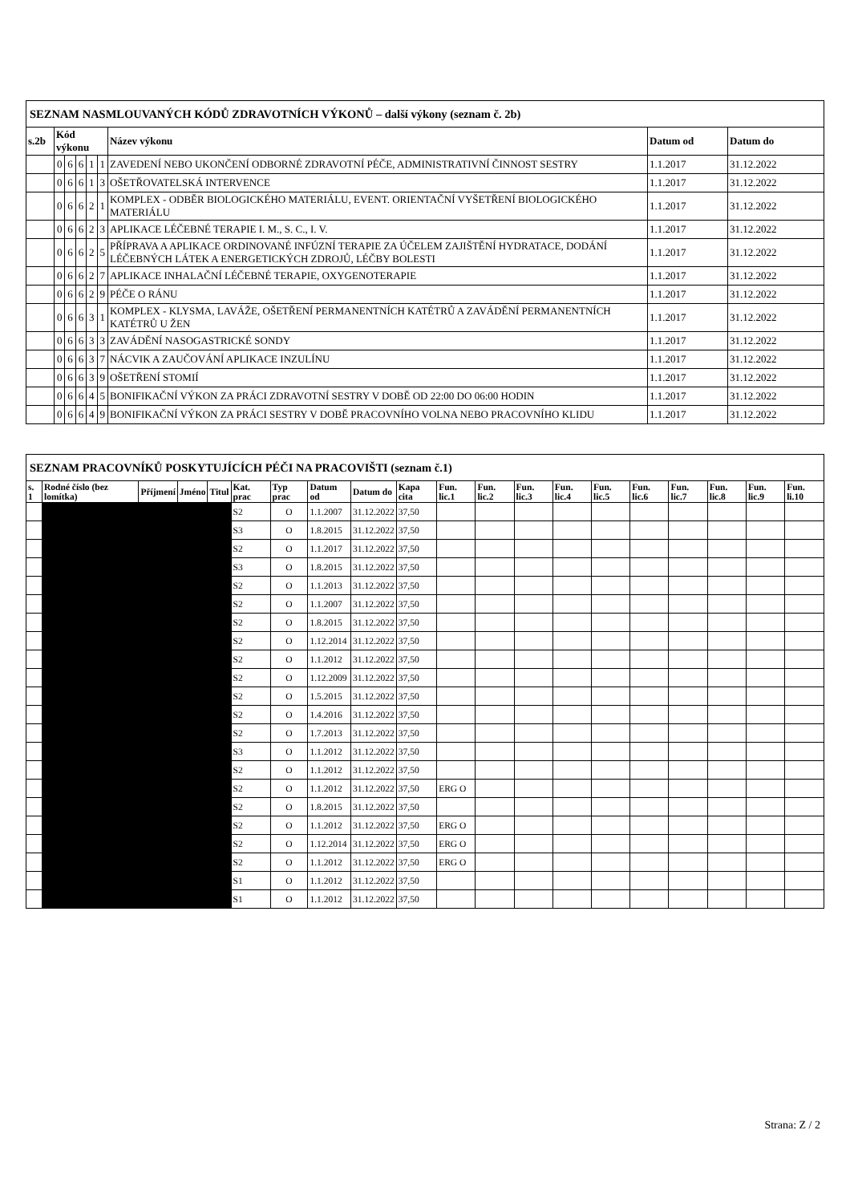| SEZNAM NASMLOUVANÝCH KÓDŮ ZDRAVOTNÍCH VÝKONŮ – další výkony (seznam č. 2b) | | | | | | | | |
| s.2b | Kód výkonu | | | | | Název výkonu | Datum od | Datum do |
| | 0 | 6 | 6 | 1 | 1 | ZAVEDENÍ NEBO UKONČENÍ ODBORNÉ ZDRAVOTNÍ PÉČE, ADMINISTRATIVNÍ ČINNOST SESTRY | 1.1.2017 | 31.12.2022 |
| | 0 | 6 | 6 | 1 | 3 | OŠETŘOVATELSKÁ INTERVENCE | 1.1.2017 | 31.12.2022 |
| | 0 | 6 | 6 | 2 | 1 | KOMPLEX - ODBĚR BIOLOGICKÉHO MATERIÁLU, EVENT. ORIENTAČNÍ VYŠETŘENÍ BIOLOGICKÉHO MATERIÁLU | 1.1.2017 | 31.12.2022 |
| | 0 | 6 | 6 | 2 | 3 | APLIKACE LÉČEBNÉ TERAPIE I. M., S. C., I. V. | 1.1.2017 | 31.12.2022 |
| | 0 | 6 | 6 | 2 | 5 | PŘÍPRAVA A APLIKACE ORDINOVANÉ INFÚZNÍ TERAPIE ZA ÚČELEM ZAJIŠTĚNÍ HYDRATACE, DODÁNÍ LÉČEBNÝCH LÁTEK A ENERGETICKÝCH ZDROJŮ, LÉČBY BOLESTI | 1.1.2017 | 31.12.2022 |
| | 0 | 6 | 6 | 2 | 7 | APLIKACE INHALAČNÍ LÉČEBNÉ TERAPIE, OXYGENOTERAPIE | 1.1.2017 | 31.12.2022 |
| | 0 | 6 | 6 | 2 | 9 | PÉČE O RÁNU | 1.1.2017 | 31.12.2022 |
| | 0 | 6 | 6 | 3 | 1 | KOMPLEX - KLYSMA, LAVÁŽE, OŠETŘENÍ PERMANENTNÍCH KATÉTRŮ A ZAVÁDĚNÍ PERMANENTNÍCH KATÉTRŮ U ŽEN | 1.1.2017 | 31.12.2022 |
| | 0 | 6 | 6 | 3 | 3 | ZAVÁDĚNÍ NASOGASTRICKÉ SONDY | 1.1.2017 | 31.12.2022 |
| | 0 | 6 | 6 | 3 | 7 | NÁCVIK A ZAUČOVÁNÍ APLIKACE INZULÍNU | 1.1.2017 | 31.12.2022 |
| | 0 | 6 | 6 | 3 | 9 | OŠETŘENÍ STOMIÍ | 1.1.2017 | 31.12.2022 |
| | 0 | 6 | 6 | 4 | 5 | BONIFIKAČNÍ VÝKON ZA PRÁCI ZDRAVOTNÍ SESTRY V DOBĚ OD 22:00 DO 06:00 HODIN | 1.1.2017 | 31.12.2022 |
| | 0 | 6 | 6 | 4 | 9 | BONIFIKAČNÍ VÝKON ZA PRÁCI SESTRY V DOBĚ PRACOVNÍHO VOLNA NEBO PRACOVNÍHO KLIDU | 1.1.2017 | 31.12.2022 |
| SEZNAM PRACOVNÍKŮ POSKYTUJÍCÍCH PÉČI NA PRACOVIŠTI (seznam č.1) | | | | | | | | | | | | | | | | | | | |
| s. 1 | Rodné číslo (bez lomítka) | Příjmení | Jméno | Titul | Kat. prac | Typ prac | Datum od | Datum do | Kapa cita | Fun. lic.1 | Fun. lic.2 | Fun. lic.3 | Fun. lic.4 | Fun. lic.5 | Fun. lic.6 | Fun. lic.7 | Fun. lic.8 | Fun. lic.9 | Fun. li.10 |
| | | | | | S2 | O | 1.1.2007 | 31.12.2022 | 37,50 | | | | | | | | | | |
| | | | | | S3 | O | 1.8.2015 | 31.12.2022 | 37,50 | | | | | | | | | | |
| | | | | | S2 | O | 1.1.2017 | 31.12.2022 | 37,50 | | | | | | | | | | |
| | | | | | S3 | O | 1.8.2015 | 31.12.2022 | 37,50 | | | | | | | | | | |
| | | | | | S2 | O | 1.1.2013 | 31.12.2022 | 37,50 | | | | | | | | | | |
| | | | | | S2 | O | 1.1.2007 | 31.12.2022 | 37,50 | | | | | | | | | | |
| | | | | | S2 | O | 1.8.2015 | 31.12.2022 | 37,50 | | | | | | | | | | |
| | | | | | S2 | O | 1.12.2014 | 31.12.2022 | 37,50 | | | | | | | | | | |
| | | | | | S2 | O | 1.1.2012 | 31.12.2022 | 37,50 | | | | | | | | | | |
| | | | | | S2 | O | 1.12.2009 | 31.12.2022 | 37,50 | | | | | | | | | | |
| | | | | | S2 | O | 1.5.2015 | 31.12.2022 | 37,50 | | | | | | | | | | |
| | | | | | S2 | O | 1.4.2016 | 31.12.2022 | 37,50 | | | | | | | | | | |
| | | | | | S2 | O | 1.7.2013 | 31.12.2022 | 37,50 | | | | | | | | | | |
| | | | | | S3 | O | 1.1.2012 | 31.12.2022 | 37,50 | | | | | | | | | | |
| | | | | | S2 | O | 1.1.2012 | 31.12.2022 | 37,50 | | | | | | | | | | |
| | | | | | S2 | O | 1.1.2012 | 31.12.2022 | 37,50 | ERG O | | | | | | | | | |
| | | | | | S2 | O | 1.8.2015 | 31.12.2022 | 37,50 | | | | | | | | | | |
| | | | | | S2 | O | 1.1.2012 | 31.12.2022 | 37,50 | ERG O | | | | | | | | | |
| | | | | | S2 | O | 1.12.2014 | 31.12.2022 | 37,50 | ERG O | | | | | | | | | |
| | | | | | S2 | O | 1.1.2012 | 31.12.2022 | 37,50 | ERG O | | | | | | | | | |
| | | | | | S1 | O | 1.1.2012 | 31.12.2022 | 37,50 | | | | | | | | | | |
| | | | | | S1 | O | 1.1.2012 | 31.12.2022 | 37,50 | | | | | | | | | | |
Strana: Z / 2